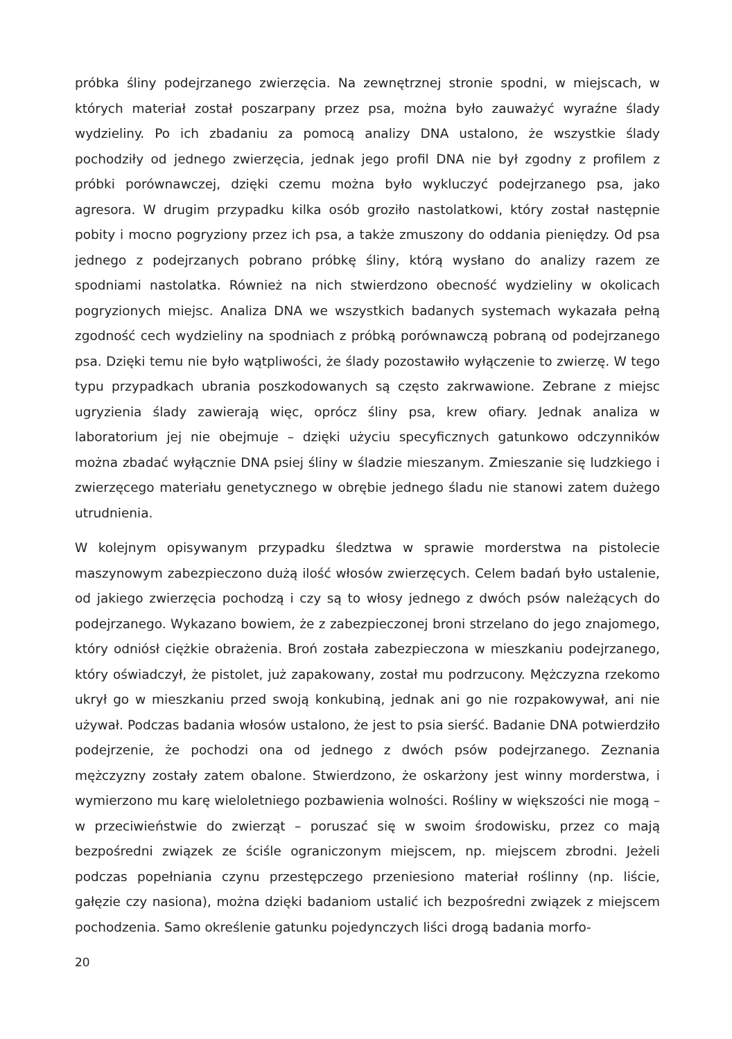próbka śliny podejrzanego zwierzęcia. Na zewnętrznej stronie spodni, w miejscach, w których materiał został poszarpany przez psa, można było zauważyć wyraźne ślady wydzieliny. Po ich zbadaniu za pomocą analizy DNA ustalono, że wszystkie ślady pochodziły od jednego zwierzęcia, jednak jego profil DNA nie był zgodny z profilem z próbki porównawczej, dzięki czemu można było wykluczyć podejrzanego psa, jako agresora. W drugim przypadku kilka osób groziło nastolatkowi, który został następnie pobity i mocno pogryziony przez ich psa, a także zmuszony do oddania pieniędzy. Od psa jednego z podejrzanych pobrano próbkę śliny, którą wysłano do analizy razem ze spodniami nastolatka. Również na nich stwierdzono obecność wydzieliny w okolicach pogryzionych miejsc. Analiza DNA we wszystkich badanych systemach wykazała pełną zgodność cech wydzieliny na spodniach z próbką porównawczą pobraną od podejrzanego psa. Dzięki temu nie było wątpliwości, że ślady pozostawiło wyłączenie to zwierzę. W tego typu przypadkach ubrania poszkodowanych są często zakrwawione. Zebrane z miejsc ugryzienia ślady zawierają więc, oprócz śliny psa, krew ofiary. Jednak analiza w laboratorium jej nie obejmuje – dzięki użyciu specyficznych gatunkowo odczynników można zbadać wyłącznie DNA psiej śliny w śladzie mieszanym. Zmieszanie się ludzkiego i zwierzęcego materiału genetycznego w obrębie jednego śladu nie stanowi zatem dużego utrudnienia.
W kolejnym opisywanym przypadku śledztwa w sprawie morderstwa na pistolecie maszynowym zabezpieczono dużą ilość włosów zwierzęcych. Celem badań było ustalenie, od jakiego zwierzęcia pochodzą i czy są to włosy jednego z dwóch psów należących do podejrzanego. Wykazano bowiem, że z zabezpieczonej broni strzelano do jego znajomego, który odniósł ciężkie obrażenia. Broń została zabezpieczona w mieszkaniu podejrzanego, który oświadczył, że pistolet, już zapakowany, został mu podrzucony. Mężczyzna rzekomo ukrył go w mieszkaniu przed swoją konkubiną, jednak ani go nie rozpakowywał, ani nie używał. Podczas badania włosów ustalono, że jest to psia sierść. Badanie DNA potwierdziło podejrzenie, że pochodzi ona od jednego z dwóch psów podejrzanego. Zeznania mężczyzny zostały zatem obalone. Stwierdzono, że oskarżony jest winny morderstwa, i wymierzono mu karę wieloletniego pozbawienia wolności. Rośliny w większości nie mogą – w przeciwieństwie do zwierząt – poruszać się w swoim środowisku, przez co mają bezpośredni związek ze ściśle ograniczonym miejscem, np. miejscem zbrodni. Jeżeli podczas popełniania czynu przestępczego przeniesiono materiał roślinny (np. liście, gałęzie czy nasiona), można dzięki badaniom ustalić ich bezpośredni związek z miejscem pochodzenia. Samo określenie gatunku pojedynczych liści drogą badania morfo-
20